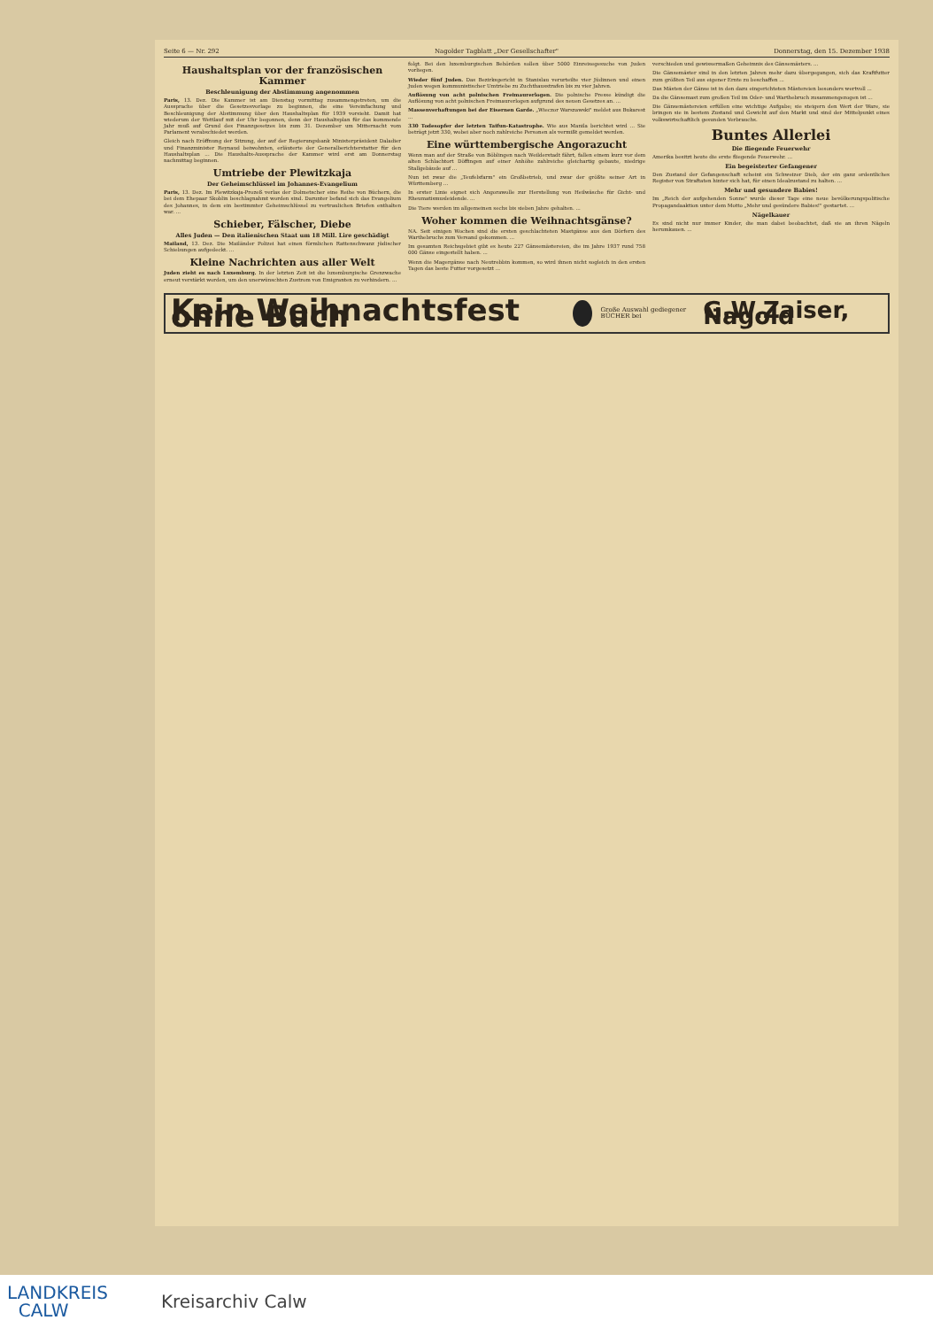Seite 6 — Nr. 292 Nagolder Tagblatt „Der Gesellschafter" Donnerstag, den 15. Dezember 1938
Haushaltsplan vor der französischen Kammer
Beschleunigung der Abstimmung angenommen
Paris, 13. Dez. Die Kammer ist am Dienstag vormittag zusammengetreten, um die Aussprache über die Gesetzesvorlage zu beginnen, die eine Vereinfachung und Beschleunigung der Abstimmung über den Haushaltsplan für 1939 vorsieht. Damit hat wiederum der Wettlauf mit der Uhr begonnen, denn der Haushaltsplan für das kommende Jahr muß auf Grund des Finanzgesetzes bis zum 31. Dezember um Mitternacht vom Parlament verabschiedet werden.
Gleich nach Eröffnung der Sitzung, der auf der Regierungsbank Ministerpräsident Daladier und Finanzminister Reynaud beiwohnten, erläuterte der Generalberichterstatter für den Haushaltsplan ... Die Haushalts-Aussprache der Kammer wird erst am Donnerstag nachmittag beginnen.
Umtriebe der Plewitzkaja
Der Geheimschlüssel im Johannes-Evangelium
Paris, 13. Dez. Im Plewitzkaja-Prozeß verlas der Dolmetscher eine Reihe von Büchern, die bei dem Ehepaar Skoblin beschlagnahmt worden sind. Darunter befand sich das Evangelium des Johannes, in dem ein bestimmter Geheimschlüssel zu vertraulichen Briefen enthalten war. ...
Schieber, Fälscher, Diebe
Alles Juden — Den italienischen Staat um 18 Mill. Lire geschädigt
Mailand, 13. Dez. Die Mailänder Polizei hat einen förmlichen Rattenschwanz jüdischer Schiebungen aufgedeckt. ...
Kleine Nachrichten aus aller Welt
Juden zieht es nach Luxemburg. In der letzten Zeit ist die luxemburgische Grenzwache erneut verstärkt worden, um den unerwünschten Zustrom von Emigranten zu verhindern. ...
folgt. Bei den luxemburgischen Behörden sollen über 5000 Einreisegesuche von Juden vorliegen.
Wieder fünf Juden. Das Bezirksgericht in Stanislau verurteilte vier Jüdinnen und einen Juden wegen kommunistischer Umtriebe zu Zuchthausstrafen bis zu vier Jahren.
Auflösung von acht polnischen Freimaurerlogen. Die polnische Presse kündigt die Auflösung von acht polnischen Freimaurerlogen aufgrund des neuen Gesetzes an. ...
Massenverhaftungen bei der Eisernen Garde. „Wieczor Warszawski" meldet aus Bukarest ...
330 Todesopfer der letzten Taifun-Katastrophe. Wie aus Manila berichtet wird ... Sie beträgt jetzt 330, wobei aber noch zahlreiche Personen als vermißt gemeldet werden.
Eine württembergische Angorazucht
Wenn man auf der Straße von Böblingen nach Weilderstadt fährt, fallen einem kurz vor dem alten Schlachtort Döffingen auf einer Anhöhe zahlreiche gleichartig gebaute, niedrige Stallgebäude auf ...
Nun ist zwar die „Teufelsfarm" ein Großbetrieb, und zwar der größte seiner Art in Württemberg ...
In erster Linie eignet sich Angorawolle zur Herstellung von Heilwäsche für Gicht- und Rheumatismusleidende. ...
Die Tiere werden im allgemeinen sechs bis sieben Jahre gehalten. ...
Woher kommen die Weihnachtsgänse?
NA. Seit einigen Wochen sind die ersten geschlachteten Mastgänse aus den Dörfern des Warthebruchs zum Versand gekommen. ...
Im gesamten Reichsgebiet gibt es heute 227 Gänsemästereien, die im Jahre 1937 rund 758 000 Gänse eingestellt haben. ...
Wenn die Magergänse nach Neutrebbin kommen, so wird ihnen nicht sogleich in den ersten Tagen das beste Futter vorgesetzt ...
verschieden und gewissermaßen Geheimnis des Gänsemästers. ...
Die Gänsemäster sind in den letzten Jahren mehr dazu übergegangen, sich das Kraftfutter zum größten Teil aus eigener Ernte zu beschaffen ...
Das Mästen der Gänse ist in den dazu eingerichteten Mästereien besonders wertvoll ...
Da die Gänsemast zum großen Teil im Oder- und Warthebruch zusammengezogen ist ...
Die Gänsemästereien erfüllen eine wichtige Aufgabe; sie steigern den Wert der Ware, sie bringen sie in bestem Zustand und Gewicht auf den Markt und sind der Mittelpunkt eines volkswirtschaftlich gesunden Verbrauchs.
Buntes Allerlei
Die fliegende Feuerwehr
Amerika besitzt heute die erste fliegende Feuerwehr. ...
Ein begeisterter Gefangener
Den Zustand der Gefangenschaft scheint ein Schweizer Dieb, der ein ganz ordentliches Register von Straftaten hinter sich hat, für einen Idealzustand zu halten. ...
Mehr und gesundere Babies!
Im „Reich der aufgehenden Sonne" wurde dieser Tage eine neue bevölkerungspolitische Propagandaaktion unter dem Motto „Mehr und gesündere Babies!" gestartet. ...
Nägelkauer
Es sind nicht nur immer Kinder, die man dabei beobachtet, daß sie an ihren Nägeln herumkauen. ...
Kein Weihnachtsfest ohne Buch Große Auswahl gediegener BÜCHER bei G.W.Zaiser, Nagold
LANDKREIS
CALW
Kreisarchiv Calw